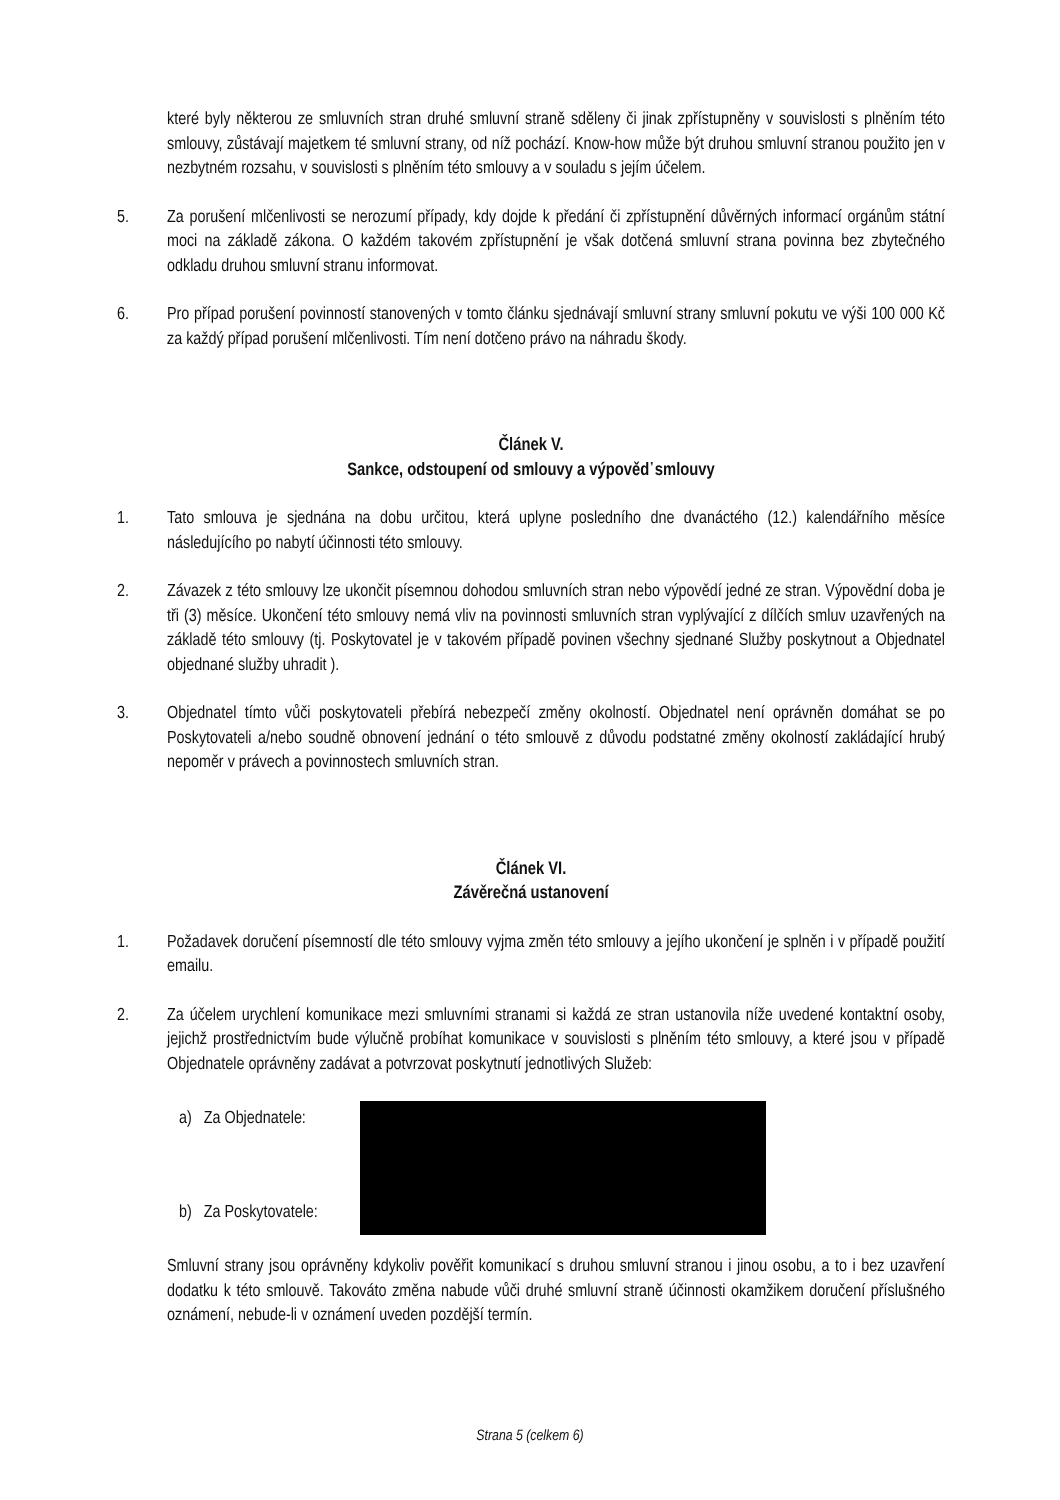které byly některou ze smluvních stran druhé smluvní straně sděleny či jinak zpřístupněny v souvislosti s plněním této smlouvy, zůstávají majetkem té smluvní strany, od níž pochází. Know-how může být druhou smluvní stranou použito jen v nezbytném rozsahu, v souvislosti s plněním této smlouvy a v souladu s jejím účelem.
5. Za porušení mlčenlivosti se nerozumí případy, kdy dojde k předání či zpřístupnění důvěrných informací orgánům státní moci na základě zákona. O každém takovém zpřístupnění je však dotčená smluvní strana povinna bez zbytečného odkladu druhou smluvní stranu informovat.
6. Pro případ porušení povinností stanovených v tomto článku sjednávají smluvní strany smluvní pokutu ve výši 100 000 Kč za každý případ porušení mlčenlivosti. Tím není dotčeno právo na náhradu škody.
Článek V.
Sankce, odstoupení od smlouvy a výpověď smlouvy
1. Tato smlouva je sjednána na dobu určitou, která uplyne posledního dne dvanáctého (12.) kalendářního měsíce následujícího po nabytí účinnosti této smlouvy.
2. Závazek z této smlouvy lze ukončit písemnou dohodou smluvních stran nebo výpovědí jedné ze stran. Výpovědní doba je tři (3) měsíce. Ukončení této smlouvy nemá vliv na povinnosti smluvních stran vyplývající z dílčích smluv uzavřených na základě této smlouvy (tj. Poskytovatel je v takovém případě povinen všechny sjednané Služby poskytnout a Objednatel objednané služby uhradit ).
3. Objednatel tímto vůči poskytovateli přebírá nebezpečí změny okolností. Objednatel není oprávněn domáhat se po Poskytovateli a/nebo soudně obnovení jednání o této smlouvě z důvodu podstatné změny okolností zakládající hrubý nepoměr v právech a povinnostech smluvních stran.
Článek VI.
Závěrečná ustanovení
1. Požadavek doručení písemností dle této smlouvy vyjma změn této smlouvy a jejího ukončení je splněn i v případě použití emailu.
2. Za účelem urychlení komunikace mezi smluvními stranami si každá ze stran ustanovila níže uvedené kontaktní osoby, jejichž prostřednictvím bude výlučně probíhat komunikace v souvislosti s plněním této smlouvy, a které jsou v případě Objednatele oprávněny zadávat a potvrzovat poskytnutí jednotlivých Služeb:
a) Za Objednatele:
b) Za Poskytovatele:
Smluvní strany jsou oprávněny kdykoliv pověřit komunikací s druhou smluvní stranou i jinou osobu, a to i bez uzavření dodatku k této smlouvě. Takováto změna nabude vůči druhé smluvní straně účinnosti okamžikem doručení příslušného oznámení, nebude-li v oznámení uveden pozdější termín.
Strana 5 (celkem 6)